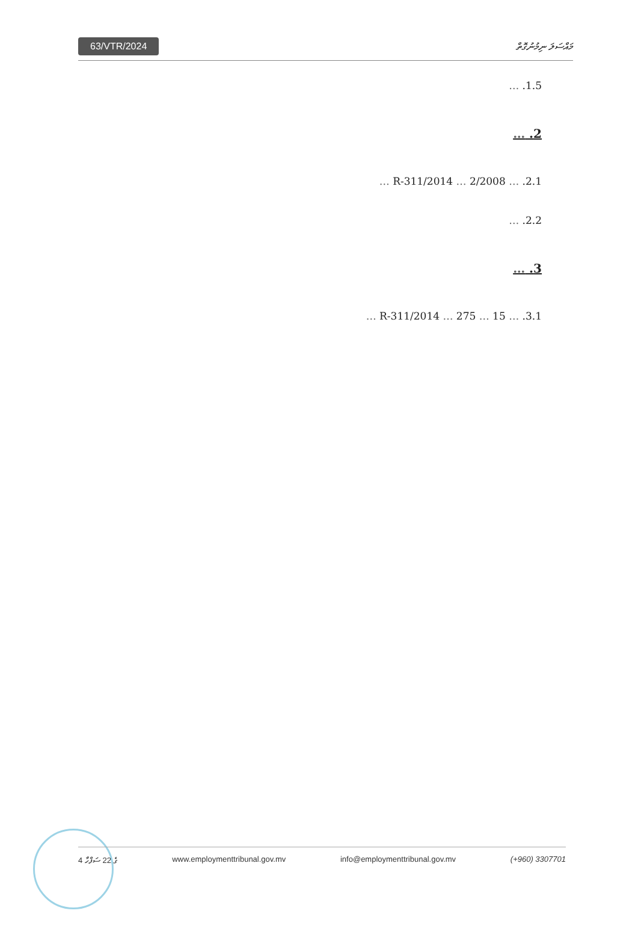63/VTR/2024
މައްސަލަ ނިމުނުގޮތް
1.5. …
2. …
2.1. … 2/2008 … R-311/2014 …
2.2. …
3. …
3.1. … 15 … R-311/2014 … 275 …
4 ގެ 22 ސަފްހާ www.employmenttribunal.gov.mv info@employmenttribunal.gov.mv (+960) 3307701